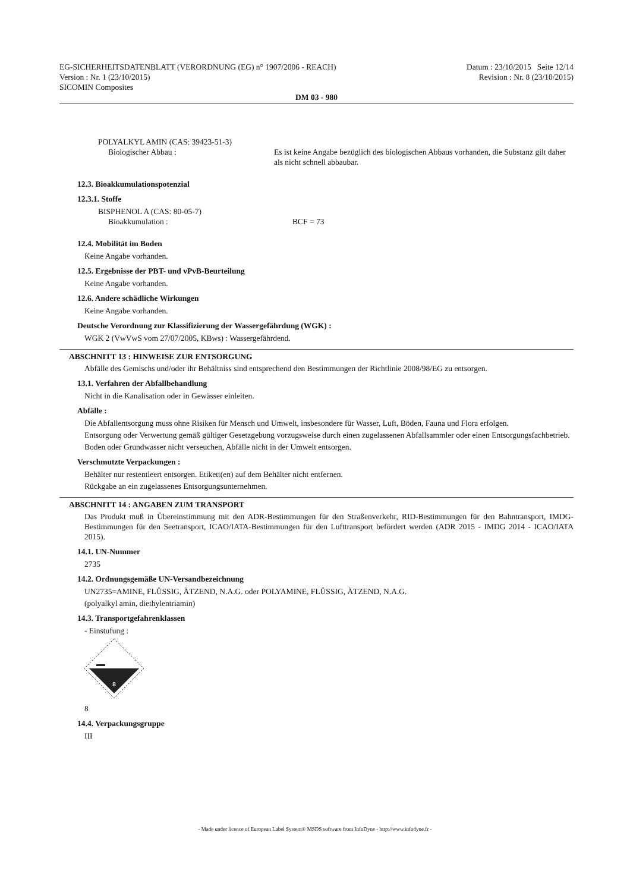EG-SICHERHEITSDATENBLATT (VERORDNUNG (EG) n° 1907/2006 - REACH) Datum : 23/10/2015 Seite 12/14
Version : Nr. 1 (23/10/2015) Revision : Nr. 8 (23/10/2015)
SICOMIN Composites
DM 03 - 980
POLYALKYL AMIN (CAS: 39423-51-3)
Biologischer Abbau : Es ist keine Angabe bezüglich des biologischen Abbaus vorhanden, die Substanz gilt daher als nicht schnell abbaubar.
12.3. Bioakkumulationspotenzial
12.3.1. Stoffe
BISPHENOL A (CAS: 80-05-7)
Bioakkumulation : BCF = 73
12.4. Mobilität im Boden
Keine Angabe vorhanden.
12.5. Ergebnisse der PBT- und vPvB-Beurteilung
Keine Angabe vorhanden.
12.6. Andere schädliche Wirkungen
Keine Angabe vorhanden.
Deutsche Verordnung zur Klassifizierung der Wassergefährdung (WGK) :
WGK 2 (VwVwS vom 27/07/2005, KBws) : Wassergefährdend.
ABSCHNITT 13 : HINWEISE ZUR ENTSORGUNG
Abfälle des Gemischs und/oder ihr Behältniss sind entsprechend den Bestimmungen der Richtlinie 2008/98/EG zu entsorgen.
13.1. Verfahren der Abfallbehandlung
Nicht in die Kanalisation oder in Gewässer einleiten.
Abfälle :
Die Abfallentsorgung muss ohne Risiken für Mensch und Umwelt, insbesondere für Wasser, Luft, Böden, Fauna und Flora erfolgen.
Entsorgung oder Verwertung gemäß gültiger Gesetzgebung vorzugsweise durch einen zugelassenen Abfallsammler oder einen Entsorgungsfachbetrieb.
Boden oder Grundwasser nicht verseuchen, Abfälle nicht in der Umwelt entsorgen.
Verschmutzte Verpackungen :
Behälter nur restentleert entsorgen. Etikett(en) auf dem Behälter nicht entfernen.
Rückgabe an ein zugelassenes Entsorgungsunternehmen.
ABSCHNITT 14 : ANGABEN ZUM TRANSPORT
Das Produkt muß in Übereinstimmung mit den ADR-Bestimmungen für den Straßenverkehr, RID-Bestimmungen für den Bahntransport, IMDG-Bestimmungen für den Seetransport, ICAO/IATA-Bestimmungen für den Lufttransport befördert werden (ADR 2015 - IMDG 2014 - ICAO/IATA 2015).
14.1. UN-Nummer
2735
14.2. Ordnungsgemäße UN-Versandbezeichnung
UN2735=AMINE, FLÜSSIG, ÄTZEND, N.A.G. oder POLYAMINE, FLÜSSIG, ÄTZEND, N.A.G.
(polyalkyl amin, diethylentriamin)
14.3. Transportgefahrenklassen
- Einstufung :
8
8
14.4. Verpackungsgruppe
III
- Made under licence of European Label System® MSDS software from InfoDyne - http://www.infodyne.fr -